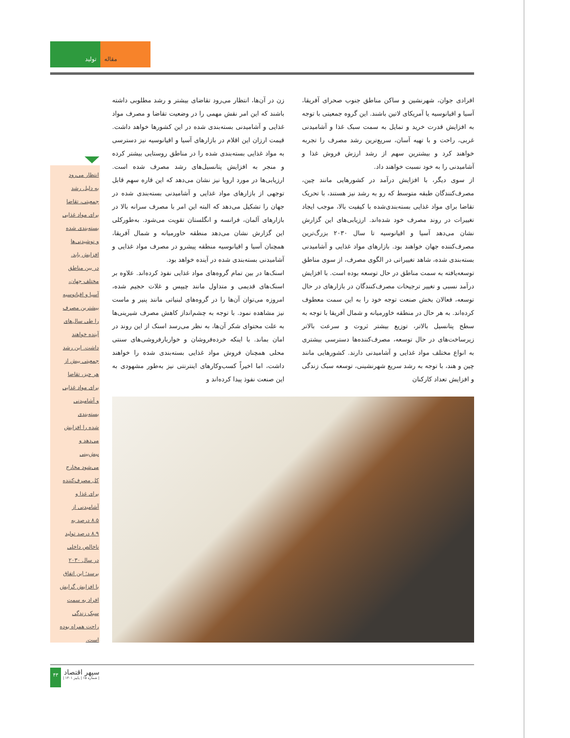تولید مقاله
افرادی جوان، شهرنشین و ساکن مناطق جنوب صحرای آفریقا، آسیا و اقیانوسیه یا آمریکای لاتین باشند. این گروه جمعیتی با توجه به افزایش قدرت خرید و تمایل به سمت سبک غذا و آشامیدنی غربی، راحت و با تهیه آسان، سریع‌ترین رشد مصرف را تجربه خواهند کرد و بیشترین سهم از رشد ارزش فروش غذا و آشامیدنی را به خود نسبت خواهند داد.
از سوی دیگر، با افزایش درآمد در کشورهایی مانند چین، مصرف‌کنندگان طبقه متوسط که رو به رشد نیز هستند، با تحریک تقاضا برای مواد غذایی بسته‌بندی‌شده با کیفیت بالا، موجب ایجاد تغییرات در روند مصرف خود شده‌اند. ارزیابی‌های این گزارش نشان می‌دهد آسیا و اقیانوسیه تا سال ۲۰۳۰ بزرگ‌ترین مصرف‌کننده جهان خواهند بود. بازارهای مواد غذایی و آشامیدنی بسته‌بندی شده، شاهد تغییراتی در الگوی مصرف، از سوی مناطق توسعه‌یافته به سمت مناطق در حال توسعه بوده است. با افزایش درآمد نسبی و تغییر ترجیحات مصرف‌کنندگان در بازارهای در حال توسعه، فعالان بخش صنعت توجه خود را به این سمت معطوف کرده‌اند. به هر حال در منطقه خاورمیانه و شمال آفریقا با توجه به سطح پتانسیل بالاتر، توزیع بیشتر ثروت و سرعت بالاتر زیرساخت‌های در حال توسعه، مصرف‌کننده‌ها دسترسی بیشتری به انواع مختلف مواد غذایی و آشامیدنی دارند. کشورهایی مانند چین و هند، با توجه به رشد سریع شهرنشینی، توسعه سبک زندگی و افزایش تعداد کارکنان
زن در آن‌ها، انتظار می‌رود تقاضای بیشتر و رشد مطلوبی داشته باشند که این امر نقش مهمی را در وضعیت تقاضا و مصرف مواد غذایی و آشامیدنی بسته‌بندی شده در این کشورها خواهد داشت. قیمت ارزان این اقلام در بازارهای آسیا و اقیانوسیه نیز دسترسی به مواد غذایی بسته‌بندی شده را در مناطق روستایی بیشتر کرده و منجر به افزایش پتانسیل‌های رشد مصرف شده است. ارزیابی‌ها در مورد اروپا نیز نشان می‌دهد که این قاره سهم قابل توجهی از بازارهای مواد غذایی و آشامیدنی بسته‌بندی شده در جهان را تشکیل می‌دهد که البته این امر با مصرف سرانه بالا در بازارهای آلمان، فرانسه و انگلستان تقویت می‌شود. به‌طورکلی این گزارش نشان می‌دهد منطقه خاورمیانه و شمال آفریقا، همچنان آسیا و اقیانوسیه منطقه پیشرو در مصرف مواد غذایی و آشامیدنی بسته‌بندی شده در آینده خواهد بود.
اسنک‌ها در بین تمام گروه‌های مواد غذایی نفوذ کرده‌اند. علاوه بر اسنک‌های قدیمی و متداول مانند چیپس و غلات حجیم شده، امروزه می‌توان آن‌ها را در گروه‌های لبنیاتی مانند پنیر و ماست نیز مشاهده نمود. با توجه به چشم‌انداز کاهش مصرف شیرینی‌ها به علت محتوای شکر آن‌ها، به نظر می‌رسد اسنک از این روند در امان بماند. با اینکه خرده‌فروشان و خواربارفروشی‌های سنتی محلی همچنان فروش مواد غذایی بسته‌بندی شده را خواهند داشت، اما اخیراً کسب‌وکارهای اینترنتی نیز به‌طور مشهودی به این صنعت نفوذ پیدا کرده‌اند و
انتظار می‌رود
به دلیل رشد
جمعیتی، تقاضا
برای مواد غذایی
بسته‌بندی شده
و نوشیدنی‌ها
افزایش یابد.
در بین مناطق
مختلف جهان،
آسیا و اقیانوسیه
بیشترین مصرف
را طی سال‌های
آینده خواهند
داشت. این رشد
جمعیتی بیش از
هر چیز، تقاضا
برای مواد غذایی
و آشامیدنی
بسته‌بندی
شده را افزایش
می‌دهد و
پیش‌بینی
می‌شود مخارج
کل مصرف‌کننده
برای غذا و
آشامیدنی از
۸.۵ درصد به
۸.۹ درصد تولید
ناخالص داخلی
در سال ۲۰۳۰
برسد؛ این اتفاق
با افزایش گرایش
افراد به سمت
سبک زندگی
راحت همراه بوده
است.
۴۳
سپهر اقتصاد
| شماره ۱۵ | پاییز ۱۴۰۱ |